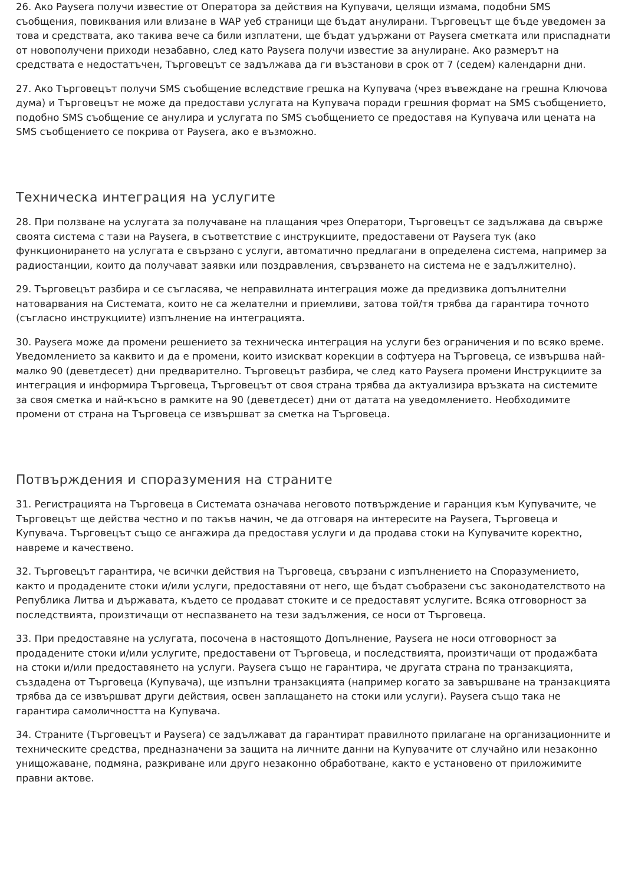26. Ако Paysera получи известие от Оператора за действия на Купувачи, целящи измама, подобни SMS съобщения, повиквания или влизане в WAP уеб страници ще бъдат анулирани. Търговецът ще бъде уведомен за това и средствата, ако такива вече са били изплатени, ще бъдат удържани от Paysera сметката или приспаднати от новополучени приходи незабавно, след като Paysera получи известие за анулиране. Ако размерът на средствата е недостатъчен, Търговецът се задължава да ги възстанови в срок от 7 (седем) календарни дни.
27. Ако Търговецът получи SMS съобщение вследствие грешка на Купувача (чрез въвеждане на грешна Ключова дума) и Търговецът не може да предостави услугата на Купувача поради грешния формат на SMS съобщението, подобно SMS съобщение се анулира и услугата по SMS съобщението се предоставя на Купувача или цената на SMS съобщението се покрива от Paysera, ако е възможно.
Техническа интеграция на услугите
28. При ползване на услугата за получаване на плащания чрез Оператори, Търговецът се задължава да свърже своята система с тази на Paysera, в съответствие с инструкциите, предоставени от Paysera тук (ако функционирането на услугата е свързано с услуги, автоматично предлагани в определена система, например за радиостанции, които да получават заявки или поздравления, свързването на система не е задължително).
29. Търговецът разбира и се съгласява, че неправилната интеграция може да предизвика допълнителни натоварвания на Системата, които не са желателни и приемливи, затова той/тя трябва да гарантира точното (съгласно инструкциите) изпълнение на интеграцията.
30. Paysera може да промени решението за техническа интеграция на услуги без ограничения и по всяко време. Уведомлението за каквито и да е промени, които изискват корекции в софтуера на Търговеца, се извършва най-малко 90 (деветдесет) дни предварително. Търговецът разбира, че след като Paysera промени Инструкциите за интеграция и информира Търговеца, Търговецът от своя страна трябва да актуализира връзката на системите за своя сметка и най-късно в рамките на 90 (деветдесет) дни от датата на уведомлението. Необходимите промени от страна на Търговеца се извършват за сметка на Търговеца.
Потвърждения и споразумения на страните
31. Регистрацията на Търговеца в Системата означава неговото потвърждение и гаранция към Купувачите, че Търговецът ще действа честно и по такъв начин, че да отговаря на интересите на Paysera, Търговеца и Купувача. Търговецът също се ангажира да предоставя услуги и да продава стоки на Купувачите коректно, навреме и качествено.
32. Търговецът гарантира, че всички действия на Търговеца, свързани с изпълнението на Споразумението, както и продадените стоки и/или услуги, предоставяни от него, ще бъдат съобразени със законодателството на Република Литва и държавата, където се продават стоките и се предоставят услугите. Всяка отговорност за последствията, произтичащи от неспазването на тези задължения, се носи от Търговеца.
33. При предоставяне на услугата, посочена в настоящото Допълнение, Paysera не носи отговорност за продадените стоки и/или услугите, предоставени от Търговеца, и последствията, произтичащи от продажбата на стоки и/или предоставянето на услуги. Paysera също не гарантира, че другата страна по транзакцията, създадена от Търговеца (Купувача), ще изпълни транзакцията (например когато за завършване на транзакцията трябва да се извършват други действия, освен заплащането на стоки или услуги). Paysera също така не гарантира самоличността на Купувача.
34. Страните (Търговецът и Paysera) се задължават да гарантират правилното прилагане на организационните и техническите средства, предназначени за защита на личните данни на Купувачите от случайно или незаконно унищожаване, подмяна, разкриване или друго незаконно обработване, както е установено от приложимите правни актове.